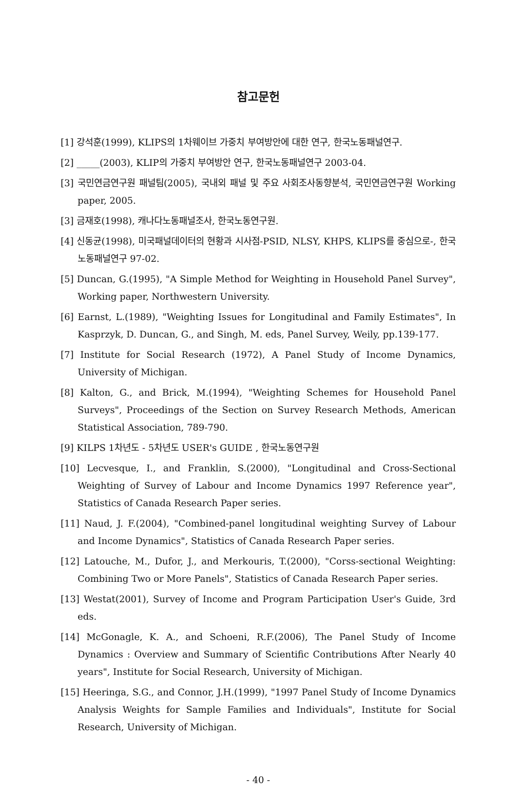참고문헌
[1] 강석훈(1999), KLIPS의 1차웨이브 가중치 부여방안에 대한 연구, 한국노동패널연구.
[2] _____(2003), KLIP의 가중치 부여방안 연구, 한국노동패널연구 2003-04.
[3] 국민연금연구원 패널팀(2005), 국내외 패널 및 주요 사회조사동향분석, 국민연금연구원 Working paper, 2005.
[3] 금재호(1998), 캐나다노동패널조사, 한국노동연구원.
[4] 신동균(1998), 미국패널데이터의 현황과 시사점-PSID, NLSY, KHPS, KLIPS를 중심으로-, 한국노동패널연구 97-02.
[5] Duncan, G.(1995), "A Simple Method for Weighting in Household Panel Survey", Working paper, Northwestern University.
[6] Earnst, L.(1989), "Weighting Issues for Longitudinal and Family Estimates", In Kasprzyk, D. Duncan, G., and Singh, M. eds, Panel Survey, Weily, pp.139-177.
[7] Institute for Social Research (1972), A Panel Study of Income Dynamics, University of Michigan.
[8] Kalton, G., and Brick, M.(1994), "Weighting Schemes for Household Panel Surveys", Proceedings of the Section on Survey Research Methods, American Statistical Association, 789-790.
[9] KILPS 1차년도 - 5차년도 USER's GUIDE , 한국노동연구원
[10] Lecvesque, I., and Franklin, S.(2000), "Longitudinal and Cross-Sectional Weighting of Survey of Labour and Income Dynamics 1997 Reference year", Statistics of Canada Research Paper series.
[11] Naud, J. F.(2004), "Combined-panel longitudinal weighting Survey of Labour and Income Dynamics", Statistics of Canada Research Paper series.
[12] Latouche, M., Dufor, J., and Merkouris, T.(2000), "Corss-sectional Weighting: Combining Two or More Panels", Statistics of Canada Research Paper series.
[13] Westat(2001), Survey of Income and Program Participation User's Guide, 3rd eds.
[14] McGonagle, K. A., and Schoeni, R.F.(2006), The Panel Study of Income Dynamics : Overview and Summary of Scientific Contributions After Nearly 40 years", Institute for Social Research, University of Michigan.
[15] Heeringa, S.G., and Connor, J.H.(1999), "1997 Panel Study of Income Dynamics Analysis Weights for Sample Families and Individuals", Institute for Social Research, University of Michigan.
- 40 -